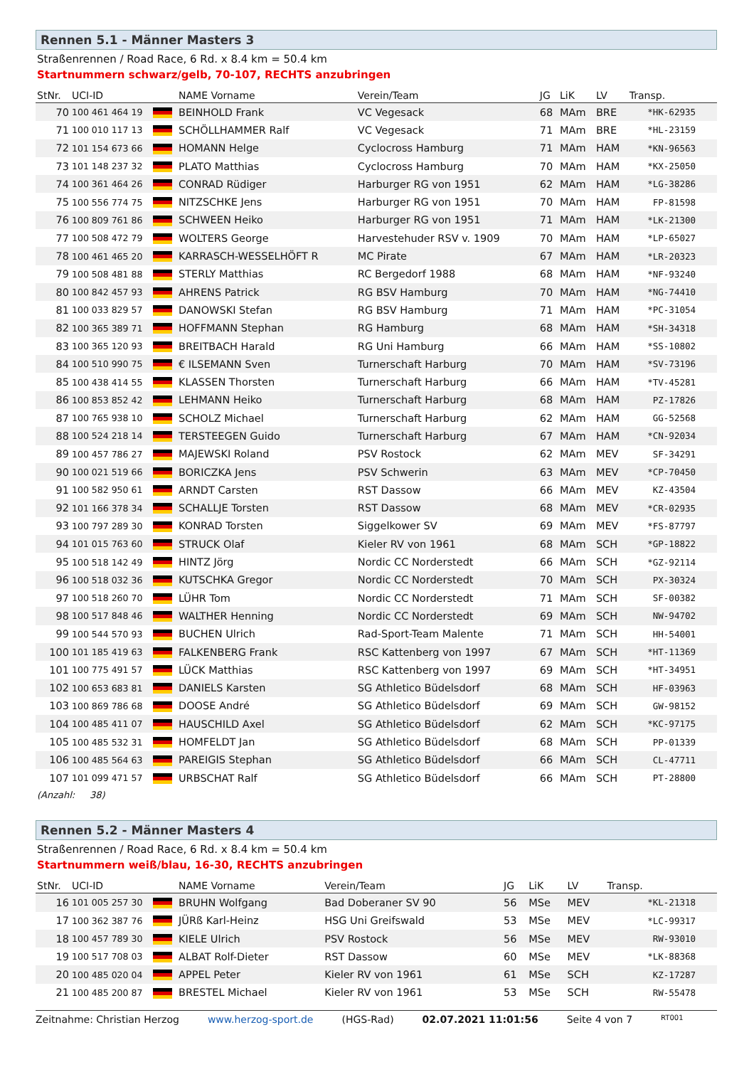Rennen 5.1 - Männer Masters 3
Straßenrennen / Road Race, 6 Rd. x 8.4 km = 50.4 km
Startnummern schwarz/gelb, 70-107, RECHTS anzubringen
| StNr. | UCI-ID | | NAME Vorname | Verein/Team | JG | LiK | LV | Transp. |
| --- | --- | --- | --- | --- | --- | --- | --- | --- |
| 70 | 100 461 464 19 | | BEINHOLD Frank | VC Vegesack | 68 | MAm | BRE | *HK-62935 |
| 71 | 100 010 117 13 | | SCHÖLLHAMMER Ralf | VC Vegesack | 71 | MAm | BRE | *HL-23159 |
| 72 | 101 154 673 66 | | HOMANN Helge | Cyclocross Hamburg | 71 | MAm | HAM | *KN-96563 |
| 73 | 101 148 237 32 | | PLATO Matthias | Cyclocross Hamburg | 70 | MAm | HAM | *KX-25050 |
| 74 | 100 361 464 26 | | CONRAD Rüdiger | Harburger RG von 1951 | 62 | MAm | HAM | *LG-38286 |
| 75 | 100 556 774 75 | | NITZSCHKE Jens | Harburger RG von 1951 | 70 | MAm | HAM | FP-81598 |
| 76 | 100 809 761 86 | | SCHWEEN Heiko | Harburger RG von 1951 | 71 | MAm | HAM | *LK-21300 |
| 77 | 100 508 472 79 | | WOLTERS George | Harvestehuder RSV v. 1909 | 70 | MAm | HAM | *LP-65027 |
| 78 | 100 461 465 20 | | KARRASCH-WESSELHÖFT R | MC Pirate | 67 | MAm | HAM | *LR-20323 |
| 79 | 100 508 481 88 | | STERLY Matthias | RC Bergedorf 1988 | 68 | MAm | HAM | *NF-93240 |
| 80 | 100 842 457 93 | | AHRENS Patrick | RG BSV Hamburg | 70 | MAm | HAM | *NG-74410 |
| 81 | 100 033 829 57 | | DANOWSKI Stefan | RG BSV Hamburg | 71 | MAm | HAM | *PC-31054 |
| 82 | 100 365 389 71 | | HOFFMANN Stephan | RG Hamburg | 68 | MAm | HAM | *SH-34318 |
| 83 | 100 365 120 93 | | BREITBACH Harald | RG Uni Hamburg | 66 | MAm | HAM | *SS-10802 |
| 84 | 100 510 990 75 | | € ILSEMANN Sven | Turnerschaft Harburg | 70 | MAm | HAM | *SV-73196 |
| 85 | 100 438 414 55 | | KLASSEN Thorsten | Turnerschaft Harburg | 66 | MAm | HAM | *TV-45281 |
| 86 | 100 853 852 42 | | LEHMANN Heiko | Turnerschaft Harburg | 68 | MAm | HAM | PZ-17826 |
| 87 | 100 765 938 10 | | SCHOLZ Michael | Turnerschaft Harburg | 62 | MAm | HAM | GG-52568 |
| 88 | 100 524 218 14 | | TERSTEEGEN Guido | Turnerschaft Harburg | 67 | MAm | HAM | *CN-92034 |
| 89 | 100 457 786 27 | | MAJEWSKI Roland | PSV Rostock | 62 | MAm | MEV | SF-34291 |
| 90 | 100 021 519 66 | | BORICZKA Jens | PSV Schwerin | 63 | MAm | MEV | *CP-70450 |
| 91 | 100 582 950 61 | | ARNDT Carsten | RST Dassow | 66 | MAm | MEV | KZ-43504 |
| 92 | 101 166 378 34 | | SCHALLJE Torsten | RST Dassow | 68 | MAm | MEV | *CR-02935 |
| 93 | 100 797 289 30 | | KONRAD Torsten | Siggelkower SV | 69 | MAm | MEV | *FS-87797 |
| 94 | 101 015 763 60 | | STRUCK Olaf | Kieler RV von 1961 | 68 | MAm | SCH | *GP-18822 |
| 95 | 100 518 142 49 | | HINTZ Jörg | Nordic CC Norderstedt | 66 | MAm | SCH | *GZ-92114 |
| 96 | 100 518 032 36 | | KUTSCHKA Gregor | Nordic CC Norderstedt | 70 | MAm | SCH | PX-30324 |
| 97 | 100 518 260 70 | | LÜHR Tom | Nordic CC Norderstedt | 71 | MAm | SCH | SF-00382 |
| 98 | 100 517 848 46 | | WALTHER Henning | Nordic CC Norderstedt | 69 | MAm | SCH | NW-94702 |
| 99 | 100 544 570 93 | | BUCHEN Ulrich | Rad-Sport-Team Malente | 71 | MAm | SCH | HH-54001 |
| 100 | 101 185 419 63 | | FALKENBERG Frank | RSC Kattenberg von 1997 | 67 | MAm | SCH | *HT-11369 |
| 101 | 100 775 491 57 | | LÜCK Matthias | RSC Kattenberg von 1997 | 69 | MAm | SCH | *HT-34951 |
| 102 | 100 653 683 81 | | DANIELS Karsten | SG Athletico Büdelsdorf | 68 | MAm | SCH | HF-03963 |
| 103 | 100 869 786 68 | | DOOSE André | SG Athletico Büdelsdorf | 69 | MAm | SCH | GW-98152 |
| 104 | 100 485 411 07 | | HAUSCHILD Axel | SG Athletico Büdelsdorf | 62 | MAm | SCH | *KC-97175 |
| 105 | 100 485 532 31 | | HOMFELDT Jan | SG Athletico Büdelsdorf | 68 | MAm | SCH | PP-01339 |
| 106 | 100 485 564 63 | | PAREIGIS Stephan | SG Athletico Büdelsdorf | 66 | MAm | SCH | CL-47711 |
| 107 | 101 099 471 57 | | URBSCHAT Ralf | SG Athletico Büdelsdorf | 66 | MAm | SCH | PT-28800 |
(Anzahl: 38)
Rennen 5.2 - Männer Masters 4
Straßenrennen / Road Race, 6 Rd. x 8.4 km = 50.4 km
Startnummern weiß/blau, 16-30, RECHTS anzubringen
| StNr. | UCI-ID | | NAME Vorname | Verein/Team | JG | LiK | LV | Transp. |
| --- | --- | --- | --- | --- | --- | --- | --- | --- |
| 16 | 101 005 257 30 | | BRUHN Wolfgang | Bad Doberaner SV 90 | 56 | MSe | MEV | *KL-21318 |
| 17 | 100 362 387 76 | | JÜRß Karl-Heinz | HSG Uni Greifswald | 53 | MSe | MEV | *LC-99317 |
| 18 | 100 457 789 30 | | KIELE Ulrich | PSV Rostock | 56 | MSe | MEV | RW-93010 |
| 19 | 100 517 708 03 | | ALBAT Rolf-Dieter | RST Dassow | 60 | MSe | MEV | *LK-88368 |
| 20 | 100 485 020 04 | | APPEL Peter | Kieler RV von 1961 | 61 | MSe | SCH | KZ-17287 |
| 21 | 100 485 200 87 | | BRESTEL Michael | Kieler RV von 1961 | 53 | MSe | SCH | RW-55478 |
Zeitnahme: Christian Herzog www.herzog-sport.de (HGS-Rad) 02.07.2021 11:01:56 Seite 4 von 7 RT001